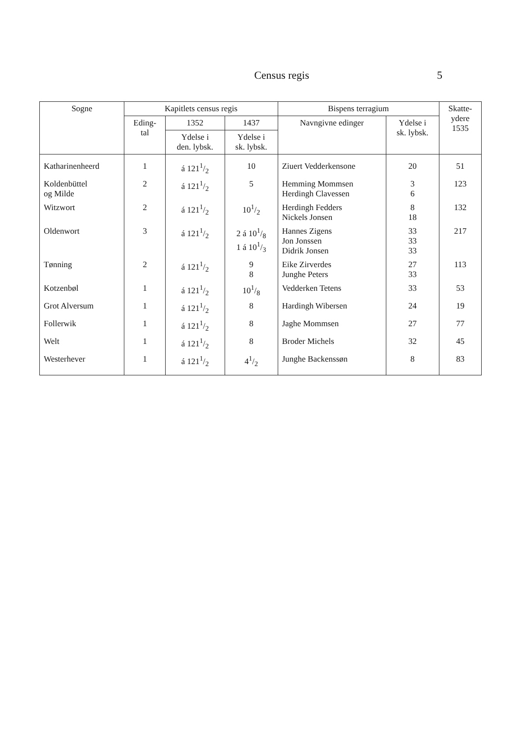Census regis 5
| Sogne | Kapitlets census regis | | | Bispens terragium | | Skatte- ydere 1535 |
| --- | --- | --- | --- | --- | --- | --- |
| | Eding- tal | 1352 | 1437 | Navngivne edinger | Ydelse i sk. lybsk. | |
| | | Ydelse i den. lybsk. | Ydelse i sk. lybsk. | | | |
| Katharinenheerd | 1 | á 1211/2 | 10 | Ziuert Vedderkensone | 20 | 51 |
| Koldenbüttel og Milde | 2 | á 1211/2 | 5 | Hemming Mommsen Herdingh Clavessen | 3 6 | 123 |
| Witzwort | 2 | á 1211/2 | 101/2 | Herdingh Fedders Nickels Jonsen | 8 18 | 132 |
| Oldenwort | 3 | á 1211/2 | 2 á 101/8 1 á 101/3 | Hannes Zigens Jon Jonssen Didrik Jonsen | 33 33 33 | 217 |
| Tønning | 2 | á 1211/2 | 9 8 | Eike Zirverdes Junghe Peters | 27 33 | 113 |
| Kotzenbøl | 1 | á 1211/2 | 101/8 | Vedderken Tetens | 33 | 53 |
| Grot Alversum | 1 | á 1211/2 | 8 | Hardingh Wibersen | 24 | 19 |
| Follerwik | 1 | á 1211/2 | 8 | Jaghe Mommsen | 27 | 77 |
| Welt | 1 | á 1211/2 | 8 | Broder Michels | 32 | 45 |
| Westerhever | 1 | á 1211/2 | 41/2 | Junghe Backenssøn | 8 | 83 |